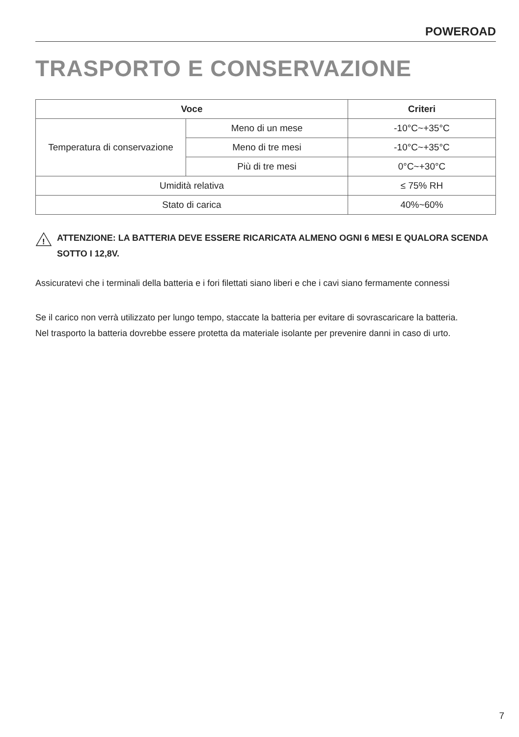POWEROAD
TRASPORTO E CONSERVAZIONE
| Voce | | Criteri |
| --- | --- | --- |
| Temperatura di conservazione | Meno di un mese | -10°C~+35°C |
| | Meno di tre mesi | -10°C~+35°C |
| | Più di tre mesi | 0°C~+30°C |
| Umidità relativa | | ≤ 75% RH |
| Stato di carica | | 40%~60% |
!
ATTENZIONE: LA BATTERIA DEVE ESSERE RICARICATA ALMENO OGNI 6 MESI E QUALORA SCENDA SOTTO I 12,8V.
Assicuratevi che i terminali della batteria e i fori filettati siano liberi e che i cavi siano fermamente connessi
Se il carico non verrà utilizzato per lungo tempo, staccate la batteria per evitare di sovrascaricare la batteria.
Nel trasporto la batteria dovrebbe essere protetta da materiale isolante per prevenire danni in caso di urto.
7